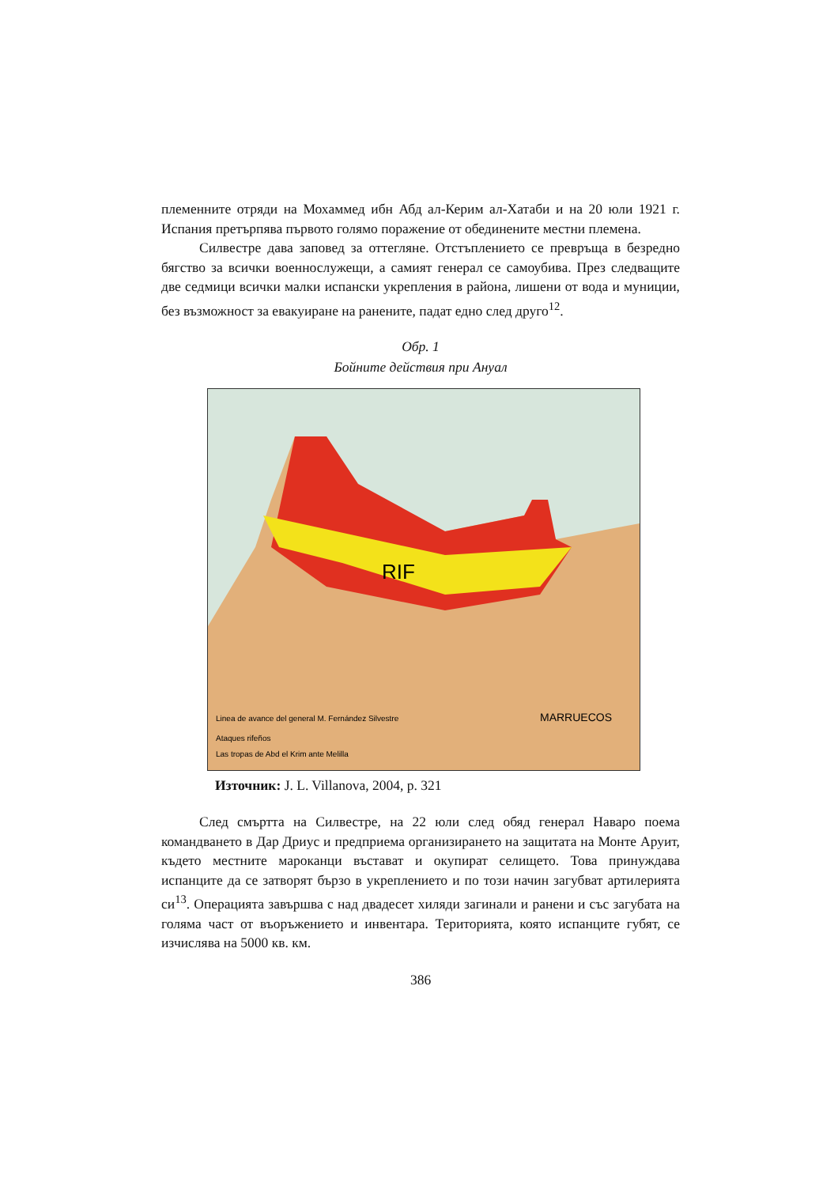племенните отряди на Мохаммед ибн Абд ал-Керим ал-Хатаби и на 20 юли 1921 г. Испания претърпява първото голямо поражение от обединените местни племена.
Силвестре дава заповед за оттегляне. Отстъплението се превръща в безредно бягство за всички военнослужещи, а самият генерал се самоубива. През следващите две седмици всички малки испански укрепления в района, лишени от вода и муниции, без възможност за евакуиране на ранените, падат едно след друго<sup>12</sup>.
Обр. 1
Бойните действия при Анyал
RIF
MARRUECOS
Linea de avance del general M. Fernández Silvestre
Ataques rifeños
Las tropas de Abd el Krim ante Melilla
Източник: J. L. Villanova, 2004, p. 321
След смъртта на Силвестре, на 22 юли след обяд генерал Наваро поема командването в Дар Дриус и предприема организирането на защитата на Монте Аруит, където местните мароканци въстават и окупират селището. Това принуждава испанците да се затворят бързо в укреплението и по този начин загубват артилерията си<sup>13</sup>. Операцията завършва с над двадесет хиляди загинали и ранени и със загубата на голяма част от въоръжението и инвентара. Територията, която испанците губят, се изчислява на 5000 кв. км.
386